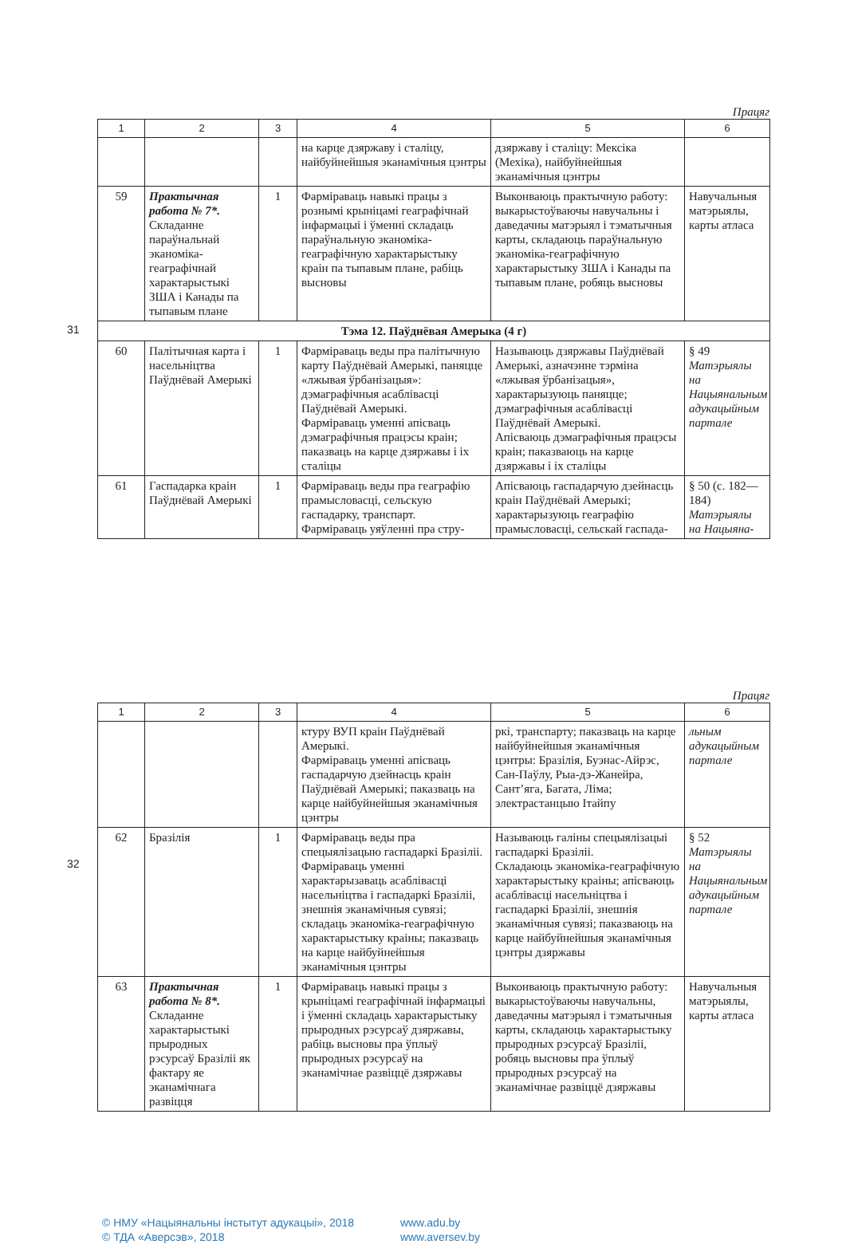Працяг
| 1 | 2 | 3 | 4 | 5 | 6 |
| --- | --- | --- | --- | --- | --- |
| | | | на карце дзяржаву і сталіцу, найбуйнейшыя эканамічныя цэнтры | дзяржаву і сталіцу: Мексіка (Мехіка), найбуйнейшыя эканамічныя цэнтры | |
| 59 | Практычная работа № 7*. Складанне параўнальнай эканоміка-геаграфічнай характарыстыкі ЗША і Канады па тыпавым плане | 1 | Фарміраваць навыкі працы з рознымі крыніцамі геаграфічнай інфармацыі і ўменні складаць параўнальную эканоміка-геаграфічную характарыстыку краін па тыпавым плане, рабіць высновы | Выконваюць практычную работу: выкарыстоўваючы навучальны і даведачны матэрыял і тэматычныя карты, складаюць параўнальную эканоміка-геаграфічную характарыстыку ЗША і Канады па тыпавым плане, робяць высновы | Навучальныя матэрыялы, карты атласа |
| Тэма 12. Паўднёвая Амерыка (4 г) | | | | | |
| 60 | Палітычная карта і насельніцтва Паўднёвай Амерыкі | 1 | Фарміраваць веды пра палітычную карту Паўднёвай Амерыкі, паняцце «лжывая ўрбанізацыя»: дэмаграфічныя асаблівасці Паўднёвай Амерыкі. Фарміраваць уменні апісваць дэмаграфічныя працэсы краін; паказваць на карце дзяржавы і іх сталіцы | Называюць дзяржавы Паўднёвай Амерыкі, азначэнне тэрміна «лжывая ўрбанізацыя», характарызуюць паняцце; дэмаграфічныя асаблівасці Паўднёвай Амерыкі. Апісваюць дэмаграфічныя працэсы краін; паказваюць на карце дзяржавы і іх сталіцы | § 49 Матэрыялы на Нацыянальным адукацыйным партале |
| 61 | Гаспадарка краін Паўднёвай Амерыкі | 1 | Фарміраваць веды пра геаграфію прамысловасці, сельскую гаспадарку, транспарт. Фарміраваць уяўленні пра стру- | Апісваюць гаспадарчую дзейнасць краін Паўднёвай Амерыкі; характарызуюць геаграфію прамысловасці, сельскай гаспада- | § 50 (с. 182—184) Матэрыялы на Нацыяна- |
31
Працяг
| 1 | 2 | 3 | 4 | 5 | 6 |
| --- | --- | --- | --- | --- | --- |
| | | | ктуру ВУП краін Паўднёвай Амерыкі. Фарміраваць уменні апісваць гаспадарчую дзейнасць краін Паўднёвай Амерыкі; паказваць на карце найбуйнейшыя эканамічныя цэнтры | ркі, транспарту; паказваць на карце найбуйнейшыя эканамічныя цэнтры: Бразілія, Буэнас-Айрэс, Сан-Паўлу, Рыа-дэ-Жанейра, Сант’яга, Багата, Ліма; электрастанцыю Ітайпу | льным адукацыйным партале |
| 62 | Бразілія | 1 | Фарміраваць веды пра спецыялізацыю гаспадаркі Бразіліі. Фарміраваць уменні характарызаваць асаблівасці насельніцтва і гаспадаркі Бразіліі, знешнія эканамічныя сувязі; складаць эканоміка-геаграфічную характарыстыку краіны; паказваць на карце найбуйнейшыя эканамічныя цэнтры | Называюць галіны спецыялізацыі гаспадаркі Бразіліі. Складаюць эканоміка-геаграфічную характарыстыку краіны; апісваюць асаблівасці насельніцтва і гаспадаркі Бразіліі, знешнія эканамічныя сувязі; паказваюць на карце найбуйнейшыя эканамічныя цэнтры дзяржавы | § 52 Матэрыялы на Нацыянальным адукацыйным партале |
| 63 | Практычная работа № 8*. Складанне характарыстыкі прыродных рэсурсаў Бразіліі як фактару яе эканамічнага развіцця | 1 | Фарміраваць навыкі працы з крыніцамі геаграфічнай інфармацыі і ўменні складаць характарыстыку прыродных рэсурсаў дзяржавы, рабіць высновы пра ўплыў прыродных рэсурсаў на эканамічнае развіццё дзяржавы | Выконваюць практычную работу: выкарыстоўваючы навучальны, даведачны матэрыял і тэматычныя карты, складаюць характарыстыку прыродных рэсурсаў Бразіліі, робяць высновы пра ўплыў прыродных рэсурсаў на эканамічнае развіццё дзяржавы | Навучальныя матэрыялы, карты атласа |
32
© НМУ «Нацыянальны інстытут адукацыі», 2018 www.adu.by
© ТДА «Аверсэв», 2018 www.aversev.by